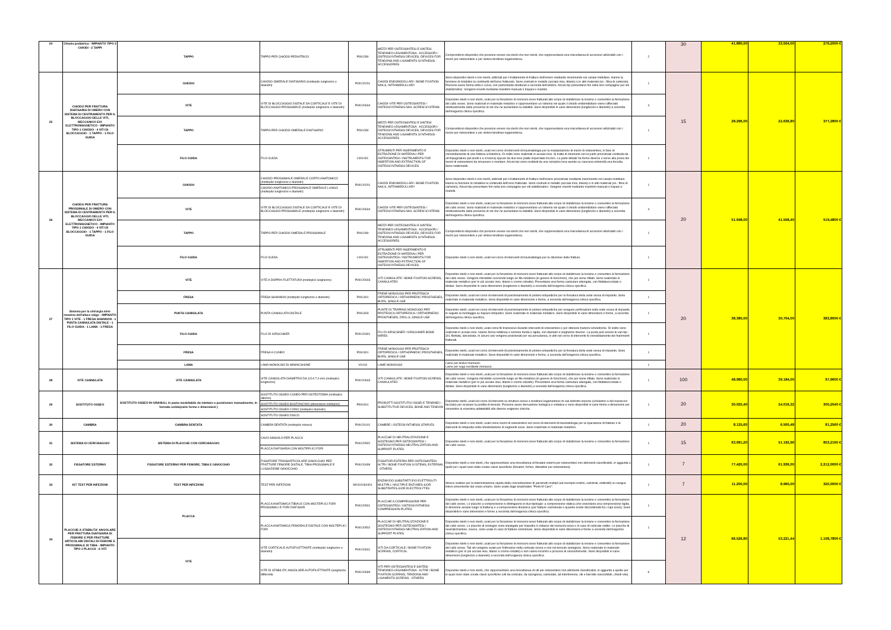| 24 | Chiodo pediatrico - IMPIANTO TIPO 2 CHIODI - 2 TAPPI | TAPPO | TAPPO PER CHIODO PEDIATRICO | P091280 | MEZZI PER OSTEOSINTESI E SINTESI TENDINEO-LEGAMENTOSA - ACCESSORI / OSTEOSYNTHESIS DEVICES, DEVICES FOR TENDONS AND LIGAMENTS SYNTHESIS - ACCESSORIES | Comprendono dispositivi che possono essere sia sterili che non sterili, che rappresentano una miscellanea di accessori utilizzabili con i mezzi per osteosintesi e per sintesi tendineo-legamentosa. | 2 | 30 | 41.880,00 | 33.504,00 | 279,2000 € |
| 25 | CHIODO PER FRATTURA DIAFISARIA DI OMERO CON SISTEMA DI CENTRAMENTO PER IL BLOCCAGGIO DELLE VITI, MECCANICO E/O ELETTROMAGNETICO - IMPIANTO TIPO 1 CHIODO - 4 VITI DI BLOCCAGGIO - 1 TAPPO - 1 FILO GUIDA | CHIODO | CHIODO OMERALE DIAFISARIO (molteplici lunghezze e diametri) | P09120201 | CHIODI ENDOMIDOLLARI / BONE FIXATION NAILS, INTRAMEDULLARY | Sono dispositivi sterili o non sterili, utilizzati per il trattamento di fratture dell'omero mediante inserimento nel canale midollare. Hanno la funzione di ristabilire la continuità dell'osso fratturato. Sono costruiti in metallo (acciaio inox, titanio) o in altri materiali (es.: fibra di carbonio). Possono avere forma retta o curva, con particolarità strutturali a seconda dell'utilizzo. Alcuni tipi presentano fori nella loro compagine per viti stabilizzatrici. Vengono inseriti mediante mandrini manuali o trapani e martelli. | 1 | 15 | 28.296,00 | 22.636,80 | 377,2800 € |
| | | VITE | VITE DI BLOCCAGGIO DISTALE DA CORTICALE E VITE DI BLOCCAGGIO PROSSIMALE (molteplici lunghezze e diametri) | P09120604 | CHIODI-VITE PER OSTEOSINTESI / OSTEOSYNTHESIS NAIL-SCREW SYSTEMS | Dispositivi sterili o non sterili, usati per la fissazione di monconi ossei fratturati allo scopo di stabilizzare la lesione e consentire la formazione del callo osseo. Sono realizzati in materiale metallico e rappresentano un sistema nel quale il chiodo endomidollare viene rafforzato strutturalmente dalla presenza di viti che ne aumentano la stabilità. Sono disponibili in varie dimensioni (lunghezze e diametri) a seconda dell'esigenza clinica specifica. | 4 | | | | |
| | | TAPPO | TAPPO PER CHIODO OMERALE DIAFISARIO | P091280 | MEZZI PER OSTEOSINTESI E SINTESI TENDINEO-LEGAMENTOSA - ACCESSORI / OSTEOSYNTHESIS DEVICES, DEVICES FOR TENDONS AND LIGAMENTS SYNTHESIS - ACCESSORIES | Comprendono dispositivi che possono essere sia sterili che non sterili, che rappresentano una miscellanea di accessori utilizzabili con i mezzi per osteosintesi e per sintesi tendineo-legamentosa. | 1 | | | | |
| | | FILO GUIDA | FILO GUIDA | L091001 | STRUMENTI PER INSERIMENTO E ESTRAZIONE DI MATERIALI PER OSTEOSINTESI / INSTRUMENTS FOR INSERTION AND EXTRACTION OF OSTEOSYNTHESIS DEVICES | Dispositivi sterili o non sterili, usati nel corso di interventi di traumatologia per la manipolazione di mezzi di osteosintesi, in fase di consolidamento di una frattura scheletrica. Di solito sono realizzati in acciaio inox. Si tratta di strumenti con la parte prossimale costituita da un'impugnatura (ad anelli o a crociera) oppure da due leve piatte imperniate tra loro. La parte distale ha forme diverse e serve alla presa dei mezzi di osteosintesi da rimuovere o montare. Alcuni tipi sono costituiti da una semplice leva avente su ciascuna estremità una forcella. Sono riutilizzabili. | 1 | | | | |
| 26 | CHIODO PER FRATTURA PROSSIMALE DI OMERO CON SISTEMA DI CENTRAMENTO PER IL BLOCCAGGIO DELLE VITI, MECCANICO E/O ELETTROMAGNETICO - IMPIANTO TIPO 1 CHIODO - 4 VITI DI BLOCCAGGIO - 1 TAPPO - 1 FILO GUIDA | CHIODO | CHIODO PROSSIMALE OMERALE CORTO ANATOMICO (molteplici lunghezze e diametri) CHIODO ANATOMICO PROSSIMALE OMERALE LUNGO (molteplici lunghezze e diametri) | P09120201 | CHIODI ENDOMIDOLLARI / BONE FIXATION NAILS, INTRAMEDULLARY | Sono dispositivi sterili o non sterili, utilizzati per il trattamento di fratture dell'omero prossimale mediante inserimento nel canale midollare. Hanno la funzione di ristabilire la continuità dell'osso fratturato. Sono costruiti in metallo (acciaio inox, titanio) o in altri materiali (es.: fibra di carbonio). Alcuni tipi presentano fori nella loro compagine per viti stabilizzatrici. Vengono inseriti mediante mandrini manuali o trapani e martelli. | 1 | 20 | 51.948,00 | 41.558,40 | 519,4800 € |
| | | VITE | VITE DI BLOCCAGGIO DISTALE DA CORTICALE E VITE DI BLOCCAGGIO PROSSIMALE (molteplici lunghezze e diametri) | P09120604 | CHIODI-VITE PER OSTEOSINTESI / OSTEOSYNTHESIS NAIL-SCREW SYSTEMS | Dispositivi sterili o non sterili, usati per la fissazione di monconi ossei fratturati allo scopo di stabilizzare la lesione e consentire la formazione del callo osseo. Sono realizzati in materiale metallico e rappresentano un sistema nel quale il chiodo endomidollare viene rafforzato strutturalmente dalla presenza di viti che ne aumentano la stabilità. Sono disponibili in varie dimensioni (lunghezze e diametri) a seconda dell'esigenza clinica specifica. | 4 | | | | |
| | | TAPPO | TAPPO PER CHIODO OMERALE PROSSIMALE | P091280 | MEZZI PER OSTEOSINTESI E SINTESI TENDINEO-LEGAMENTOSA - ACCESSORI / OSTEOSYNTHESIS DEVICES, DEVICES FOR TENDONS AND LIGAMENTS SYNTHESIS - ACCESSORIES | Comprendono dispositivi che possono essere sia sterili che non sterili, che rappresentano una miscellanea di accessori utilizzabili con i mezzi per osteosintesi e per sintesi tendineo-legamentosa. | 1 | | | | |
| | | FILO GUIDA | FILO GUIDA | L091001 | STRUMENTI PER INSERIMENTO E ESTRAZIONE DI MATERIALI PER OSTEOSINTESI / INSTRUMENTS FOR INSERTION AND EXTRACTION OF OSTEOSYNTHESIS DEVICES | Dispositivi sterili o non sterili, usati nel corso di interventi di traumatologia per la riduzione delle fratture. | 1 | | | | |
| 27 | Sistema per la chirurgia mini-invasiva dell'alluce valgo - IMPIANTO TIPO 1 VITE - 1 FRESA SHANNON - 1 PUNTA CANNULATA DISTALE - 1 FILO GUIDA - 1 LAMA - 1 FRESA | VITE | VITE A DOPPIA FILETTATURA (molteplici lunghezze) | P09120603 | VITI CANNULATE / BONE FIXATION SCREWS, CANNULATED | Dispositivi sterili e non sterili, usati per la fissazione di monconi ossei fratturati allo scopo di stabilizzare la lesione e consentire la formazione del callo osseo. Vengono introdotte scorrendo lungo un filo metallico (in genere di Kirschner), che poi viene sfilato. Sono realizzate in materiale metallico (per lo più acciaio inox, titanio o cromo-cobalto). Presentano una forma cannulare allungata, con filettatura totale o distale. Sono disponibili in varie dimensioni (lunghezze e diametri) a seconda dell'esigenza clinica specifica. | 1 | 20 | 38.380,00 | 30.704,00 | 383,8000 € |
| | | FRESA | FRESA SHANNON (molteplici lunghezze e diametri) | P091301 | FRESE MONOUSO PER PROTESICA ORTOPEDICA / ORTHOPAEDIC PROSTHESES, BURS, SINGLE-USE | Dispositivi sterili, usati nel corso di interventi di posizionamento di protesi ortopediche per la fresatura della sede ossea di impianto. Sono realizzate in materiale metallico. Sono disponibili in varie dimensioni e forme, a seconda dell'esigenza clinica specifica. | 1 | | | | |
| | | PUNTA CANNULATA | PUNTA CANNULATA DISTALE | P091303 | PUNTE DI TRAPANO MONOUSO PER PROTESICA ORTOPEDICA / ORTHOPAEDIC PROSTHESES, DRILLS, SINGLE-USE | Dispositivi sterili, usati nel corso di interventi di posizionamento di protesi ortopediche per eseguire perforazioni nella sede ossea di impianto, in seguito al montaggio su trapani ortopedici. Sono realizzate in materiale metallico. Sono disponibili in varie dimensioni e forme, a seconda dell'esigenza clinica specifica. | 1 | | | | |
| | | FILO GUIDA | FILO DI KIRSCHNER | P09120301 | FILI DI KIRSCHNER / KIRSCHNER BONE WIRES | Dispositivi sterili o non sterili, usati come fili transossei durante interventi di osteosintesi e per ottenere trazioni scheletriche. Di solito sono realizzati in acciaio inox. Hanno forma rettilinea e sezione tonda e rigida, con diametri e lunghezze diverse. La punta può essere di vari tipi : 3/4, filettata, lanceolata. In alcuni casi vengono posizionati per via percutanea, in altri nel corso di interventi di consolidamento dei frammenti fratturati. | 1 | | | | |
| | | FRESA | FRESA A CUNEO | P091301 | FRESE MONOUSO PER PROTESICA ORTOPEDICA / ORTHOPAEDIC PROSTHESES, BURS, SINGLE-USE | Dispositivi sterili, usati nel corso di interventi di posizionamento di protesi ortopediche per la fresatura della sede ossea di impianto. Sono realizzate in materiale metallico. Sono disponibili in varie dimensioni e forme, a seconda dell'esigenza clinica specifica. | 1 | | | | |
| | | LAMA | LAMA MONOUSO DI MININCISIONE | V0103 | LAME MONOUSO | Lame per bisturi monouso. Lame per sega oscillante monouso. | 1 | | | | |
| 28 | VITE CANNULATA | VITE CANNULATA | VITE CANNULATA DIAMETRO DA 3,5 A 7,0 mm (molteplici lunghezze) | P09120603 | VITI CANNULATE / BONE FIXATION SCREWS, CANNULATED | Dispositivi sterili e non sterili, usati per la fissazione di monconi ossei fratturati allo scopo di stabilizzare la lesione e consentire la formazione del callo osseo. Vengono introdotte scorrendo lungo un filo metallico (in genere di Kirschner), che poi viene sfilato. Sono realizzate in materiale metallico (per lo più acciaio inox, titanio o cromo-cobalto). Presentano una forma cannulare allungata, con filettatura totale o distale. Sono disponibili in varie dimensioni (lunghezze e diametri) a seconda dell'esigenza clinica specifica. | 1 | 100 | 48.980,00 | 39.184,00 | 97,9600 € |
| 29 | SOSTITUTO OSSEO | SOSTITUTO OSSEO IN GRANULI, in pasta modellabile da iniettare o posizionare manualmente, in formato solido(varie forme e dimensioni ) | SOSTITUTO OSSEO CUNEO PER OSTEOTOMIA (molteplici altezze) SOSTITUTO OSSEO BASTONCINO (dimensioni molteplici) SOSTITUTO OSSEO CONO (molteplici diametri) SOSTITUTO OSSEO DISCO | P900401 | PRODOTTI SOSTITUTIVI OSSEI E TENDINEI / SUBSTITUTIVE DEVICES, BONE AND TENDON | Dispositivi sterili, usati nel corso di interventi su strutture ossee e tendineo-legamentose di vari distretti corporei (scheletrici o del massiccio facciale) per vicariare la perdita di tessuto. Possono avere derivazione biologica o sintetica e sono disponibili in varie forme e dimensioni per consentire la massima adattabilità alle diverse esigenze cliniche. | 1 | 20 | 30.020,40 | 24.016,32 | 300,2040 € |
| 30 | CAMBRA | CAMBRA DENTATA | CAMBRA DENTATA (molteplici misure) | P09120101 | CAMBRE / OSTEOSYNTHESIS STAPLES | Dispositivi sterili o non sterili, usati come mezzi di osteosintesi nel corso di interventi di traumatologia per la riparazione di fratture o di interventi di ortopedia nella rimodellazione di segmenti ossei. Sono realizzate in materiale metallico. | 1 | 20 | 8.125,60 | 6.500,48 | 81,2560 € |
| 31 | SISTEMA DI CERCHIAGGIO | SISTEMA DI PLACCHE CON CERCHIAGGIO | CAVO SINGOLO PER PLACCA PLACCA DIAFISARIA CON MOLTEPLICI FORI | P09120502 | PLACCHE DI NEUTRALIZZAZIONE E SOSTEGNO PER OSTEOSINTESI / OSTEOSYNTHESIS NEUTRALIZATION AND SUPPORT PLATES | Dispositivi sterili o non sterili, usati per la fissazione di monconi ossei fratturati allo scopo di stabilizzare la lesione e consentire la formazione del callo osseo. | 1 | 15 | 63.991,20 | 51.192,96 | 853,2160 € |
| 32 | FISSATORE ESTERNO | FISSATORE ESTERNO PER FEMORE, TIBIA E GINOCCHIO | FISSATORE TRANSARTICOLARE GINOCCHIO PER FRATTURE FEMORE DISTALE, TIBIA PROSSIMALE E LUSSAZIONE GINOCCHIO | P09120499 | FISSATORI ESTERNI PER OSTEOSINTESI - ALTRI / BONE FIXATION SYSTEMS, EXTERNAL - OTHERS | Dispositivi sterili e non sterili, che rappresentano una miscellanea di fissatori esterni per osteosintesi non altrimenti classificabili, in aggiunta a quelli per i quali sono state create classi specifiche (fissatori, fiches, distrattori per osteosintesi). | 1 | 7 | 77.420,00 | 61.936,00 | 2.212,0000 € |
| 33 | KIT TEST PER INFEZIONI | TEST PER INFEZIONI | TEST PER INFEZIONI | W0101060401 | ENZIMI E/O SUBSTARTI E/O ELETTROLITI MULTIPLI / MULTIPLE ENZYMES &/OR SUBSTRATES &/OR ELECTROLYTES | Strisce reattive per la determinazione rapida della concentrazione di parametri multipli (ad esempio enzimi, substrati, elettroliti) su sangue intero proveniente dal corpo umano. Sono usate dagli analizzatori "Point of Care". | 1 | 7 | 11.200,00 | 8.960,00 | 320,0000 € |
| 34 | PLACCHE A STABILITA' ANGOLARE PER FRATTURA DIAFISARIA DI FEMORE E PER FRATTURE ARTICOLARI DISTALI DI FEMORE E PROSSIMALE DI TIBIA - IMPIANTO TIPO 1 PLACCA - 6 VITI | PLACCA | PLACCA ANATOMICA TIBIALE CON MOLTEPLICI FORI PROSSIMALI E FORI DIAFISARI | P09120501 | PLACCHE A COMPRESSIONE PER OSTEOSINTESI / OSTEOSYNTHESIS COMPRESSION PLATES | Dispositivi sterili o non sterili, usati per la fissazione di monconi ossei fratturati allo scopo di stabilizzare la lesione e consentire la formazione del callo osseo. Le placche a compressione si distinguono in due tipologie: a compressione statica (che esercitano una compressione rigida in direzione assiale lungo la frattura) e a compressione dinamica (per fratture comminute o quando esiste discontinuità fra i capi ossei). Sono disponibili in varie dimensioni e forme a seconda dell'esigenza clinica specifica. | 1 | 12 | 66.526,80 | 53.221,44 | 1.108,7800 € |
| | | | PLACCA ANATOMICA FEMORALE DISTALE CON MOLTEPLICI FORI | P09120502 | PLACCHE DI NEUTRALIZZAZIONE E SOSTEGNO PER OSTEOSINTESI / OSTEOSYNTHESIS NEUTRALIZATION AND SUPPORT PLATES | Dispositivi sterili o non sterili, usati per la fissazione di monconi ossei fratturati allo scopo di stabilizzare la lesione e consentire la formazione del callo osseo. Le placche di sostegno sono impiegate per impedire il collasso dei monconi ossei o in caso di corticale sottile. Le placche di neutralizzazione, invece, sono usate in caso di fratture comminute. Sono disponibili in varie dimensioni e forme a seconda dell'esigenza clinica specifica. | 1 | | | | |
| | | VITE | VITE CORTICALE AUTOFILETTANTE (molteplici lunghezze e diametri) | P09120601 | VITI DA CORTICALE / BONE FIXATION SCREWS, CORTICAL | Dispositivi sterili o non sterili, usati per la fissazione di monconi ossei fratturati allo scopo di stabilizzare la lesione e consentire la formazione del callo osseo. Tali viti vengono usate per l'infissione nella corticale ossea e non nel tessuto spongioso. Sono realizzate in materiale metallico (per lo più acciaio inox, titanio o cromo-cobalto) e non vanno incontro a processi di riassorbimento. Sono disponibili in varie dimensioni (lunghezze e diametri) a seconda dell'esigenza clinica specifica. | | | | | |
| | | | VITE DI STABILITA' ANGOLARE AUTOFILETTANTE (lunghezze differenti) | P09120699 | VITI PER OSTEOSINTESI E SINTESI TENDINEO-LEGAMENTOSA - ALTRE / BONE FIXATION SCREWS, TENDONS AND LIGAMENTS SCREWS - OTHERS | Dispositivi sterili e non sterili, che rappresentano una miscellanea di viti per osteosintesi non altrimenti classificabili, in aggiunta a quelle per le quali sono state create classi specifiche (viti da corticale, da spongiosa, cannulate, ad interferenza, viti e barrette riassorbibili, chiodi-vite). | 6 | | | | |